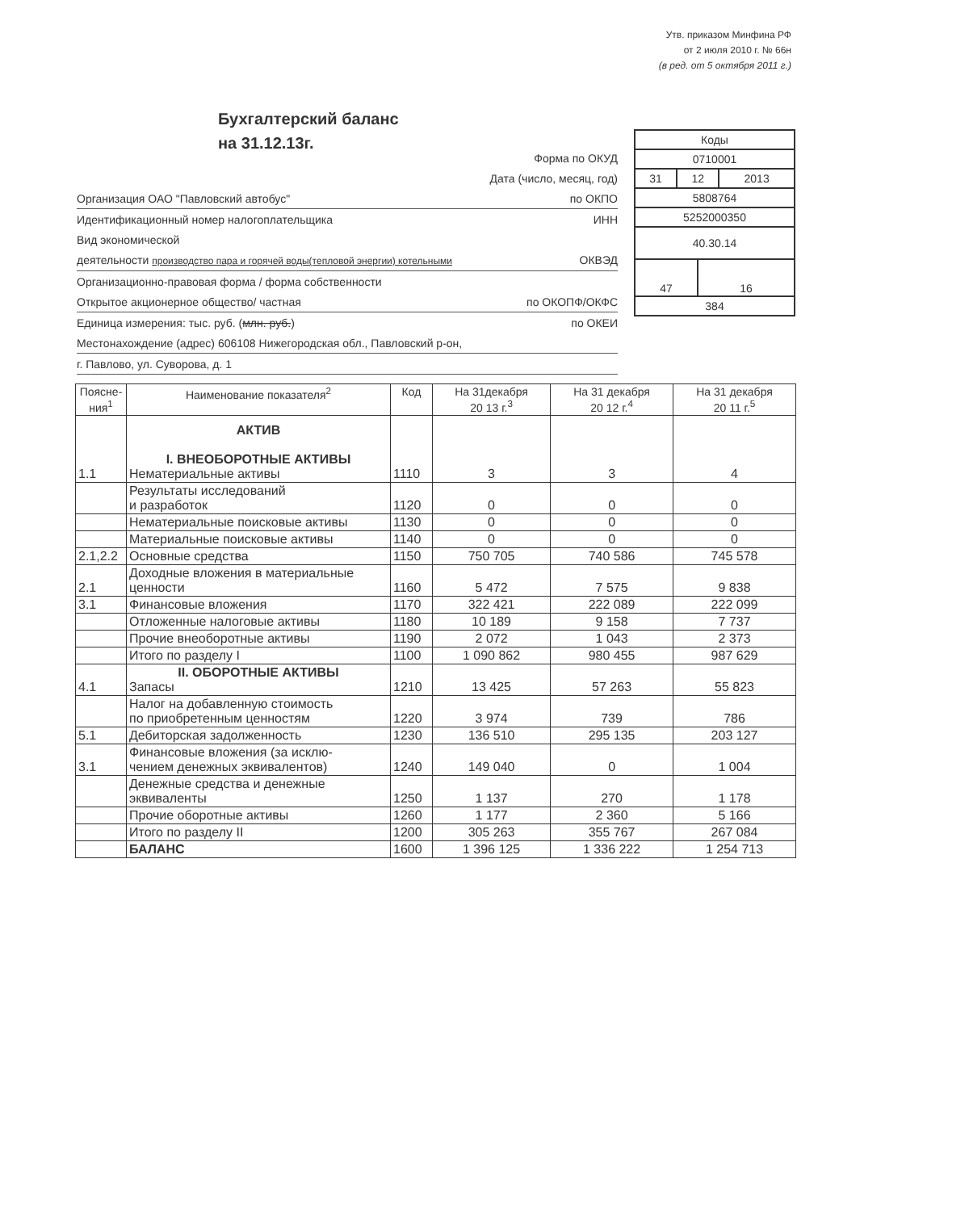Утв. приказом Минфина РФ
от 2 июля 2010 г. № 66н
(в ред. от 5 октября 2011 г.)
Бухгалтерский баланс
на 31.12.13г.
| Коды | | | |
| 0710001 | | | |
| 31 | 12 | | 2013 |
| 5808764 | | | |
| 5252000350 | | | |
| 40.30.14 | | | |
| 47 | | 16 | |
| 384 | | | |
Форма по ОКУД
Дата (число, месяц, год)
Организация ОАО "Павловский автобус" по ОКПО
Идентификационный номер налогоплательщика ИНН
Вид экономической
деятельности производство пара и горячей воды(тепловой энергии) котельными ОКВЭД
Организационно-правовая форма / форма собственности
Открытое акционерное общество/ частная по ОКОПФ/ОКФС
Единица измерения: тыс. руб. (млн. руб.) по ОКЕИ
Местонахождение (адрес) 606108 Нижегородская обл., Павловский р-он,
г. Павлово, ул. Суворова, д. 1
| Поясне- ния<sup>1</sup> | Наименование показателя<sup>2</sup> | Код | На 31декабря 20 13 г.<sup>3</sup> | На 31 декабря 20 12 г.<sup>4</sup> | На 31 декабря 20 11 г.<sup>5</sup> |
| --- | --- | --- | --- | --- | --- |
| 1.1 | АКТИВ I. ВНЕОБОРОТНЫЕ АКТИВЫ Нематериальные активы | 1110 | 3 | 3 | 4 |
| | Результаты исследований и разработок | 1120 | 0 | 0 | 0 |
| | Нематериальные поисковые активы | 1130 | 0 | 0 | 0 |
| | Материальные поисковые активы | 1140 | 0 | 0 | 0 |
| 2.1,2.2 | Основные средства | 1150 | 750 705 | 740 586 | 745 578 |
| 2.1 | Доходные вложения в материальные ценности | 1160 | 5 472 | 7 575 | 9 838 |
| 3.1 | Финансовые вложения | 1170 | 322 421 | 222 089 | 222 099 |
| | Отложенные налоговые активы | 1180 | 10 189 | 9 158 | 7 737 |
| | Прочие внеоборотные активы | 1190 | 2 072 | 1 043 | 2 373 |
| | Итого по разделу I | 1100 | 1 090 862 | 980 455 | 987 629 |
| 4.1 | II. ОБОРОТНЫЕ АКТИВЫ Запасы | 1210 | 13 425 | 57 263 | 55 823 |
| | Налог на добавленную стоимость по приобретенным ценностям | 1220 | 3 974 | 739 | 786 |
| 5.1 | Дебиторская задолженность | 1230 | 136 510 | 295 135 | 203 127 |
| 3.1 | Финансовые вложения (за исклю- чением денежных эквивалентов) | 1240 | 149 040 | 0 | 1 004 |
| | Денежные средства и денежные эквиваленты | 1250 | 1 137 | 270 | 1 178 |
| | Прочие оборотные активы | 1260 | 1 177 | 2 360 | 5 166 |
| | Итого по разделу II | 1200 | 305 263 | 355 767 | 267 084 |
| | БАЛАНС | 1600 | 1 396 125 | 1 336 222 | 1 254 713 |